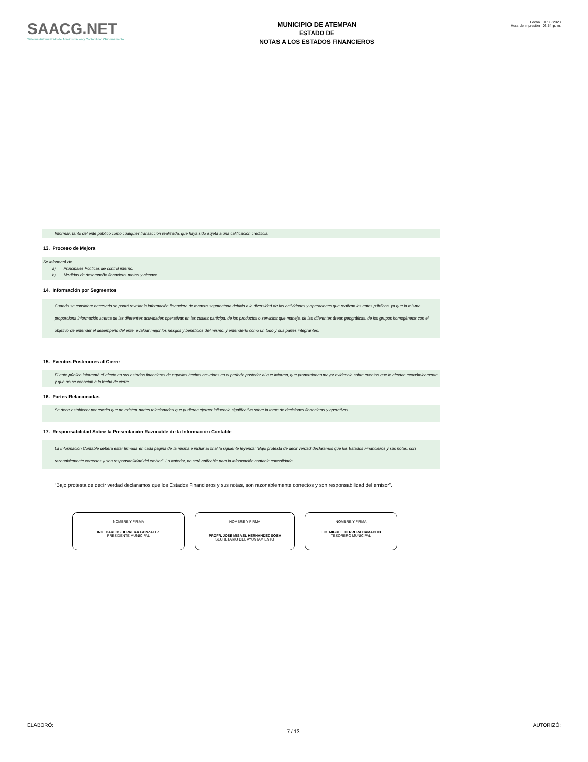SAACG.NET
Sistema Automatizado de Administración y Contabilidad Gubernamental
MUNICIPIO DE ATEMPAN
ESTADO DE
NOTAS A LOS ESTADOS FINANCIEROS
Fecha 01/08/2023
Hora de impresión 03:54 p. m.
Informar, tanto del ente público como cualquier transacción realizada, que haya sido sujeta a una calificación crediticia.
13. Proceso de Mejora
Se informará de:
a) Principales Políticas de control interno.
b) Medidas de desempeño financiero, metas y alcance.
14. Información por Segmentos
Cuando se considere necesario se podrá revelar la información financiera de manera segmentada debido a la diversidad de las actividades y operaciones que realizan los entes públicos, ya que la misma proporciona información acerca de las diferentes actividades operativas en las cuales participa, de los productos o servicios que maneja, de las diferentes áreas geográficas, de los grupos homogéneos con el objetivo de entender el desempeño del ente, evaluar mejor los riesgos y beneficios del mismo, y entenderlo como un todo y sus partes integrantes.
15. Eventos Posteriores al Cierre
El ente público informará el efecto en sus estados financieros de aquellos hechos ocurridos en el período posterior al que informa, que proporcionan mayor evidencia sobre eventos que le afectan económicamente y que no se conocían a la fecha de cierre.
16. Partes Relacionadas
Se debe establecer por escrito que no existen partes relacionadas que pudieran ejercer influencia significativa sobre la toma de decisiones financieras y operativas.
17. Responsabilidad Sobre la Presentación Razonable de la Información Contable
La Información Contable deberá estar firmada en cada página de la misma e incluir al final la siguiente leyenda: “Bajo protesta de decir verdad declaramos que los Estados Financieros y sus notas, son razonablemente correctos y son responsabilidad del emisor”. Lo anterior, no será aplicable para la información contable consolidada.
“Bajo protesta de decir verdad declaramos que los Estados Financieros y sus notas, son razonablemente correctos y son responsabilidad del emisor”.
NOMBRE Y FIRMA
ING. CARLOS HERRERA GONZALEZ
PRESIDENTE MUNICIPAL
NOMBRE Y FIRMA
PROFR. JOSE MISAEL HERNANDEZ SOSA
SECRETARIO DEL AYUNTAMIENTO
NOMBRE Y FIRMA
LIC. MIGUEL HERRERA CAMACHO
TESORERO MUNICIPAL
ELABORÓ: 7 / 13 AUTORIZÓ: